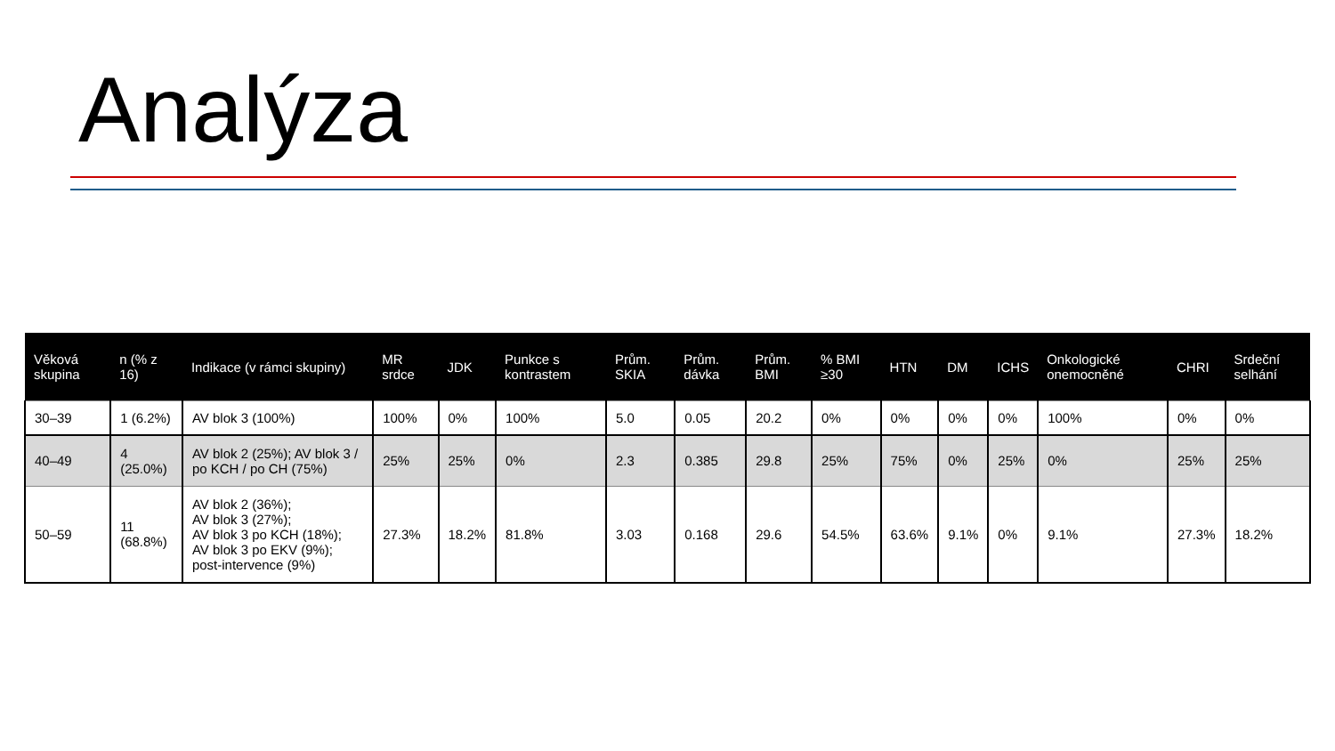Analýza
| Věková skupina | n (% z 16) | Indikace (v rámci skupiny) | MR srdce | JDK | Punkce s kontrastem | Prům. SKIA | Prům. dávka | Prům. BMI | % BMI ≥30 | HTN | DM | ICHS | Onkologické onemocněné | CHRI | Srdeční selhání |
| --- | --- | --- | --- | --- | --- | --- | --- | --- | --- | --- | --- | --- | --- | --- | --- |
| 30–39 | 1 (6.2%) | AV blok 3 (100%) | 100% | 0% | 100% | 5.0 | 0.05 | 20.2 | 0% | 0% | 0% | 0% | 100% | 0% | 0% |
| 40–49 | 4 (25.0%) | AV blok 2 (25%); AV blok 3 / po KCH / po CH (75%) | 25% | 25% | 0% | 2.3 | 0.385 | 29.8 | 25% | 75% | 0% | 25% | 0% | 25% | 25% |
| 50–59 | 11 (68.8%) | AV blok 2 (36%); AV blok 3 (27%); AV blok 3 po KCH (18%); AV blok 3 po EKV (9%); post-intervence (9%) | 27.3% | 18.2% | 81.8% | 3.03 | 0.168 | 29.6 | 54.5% | 63.6% | 9.1% | 0% | 9.1% | 27.3% | 18.2% |